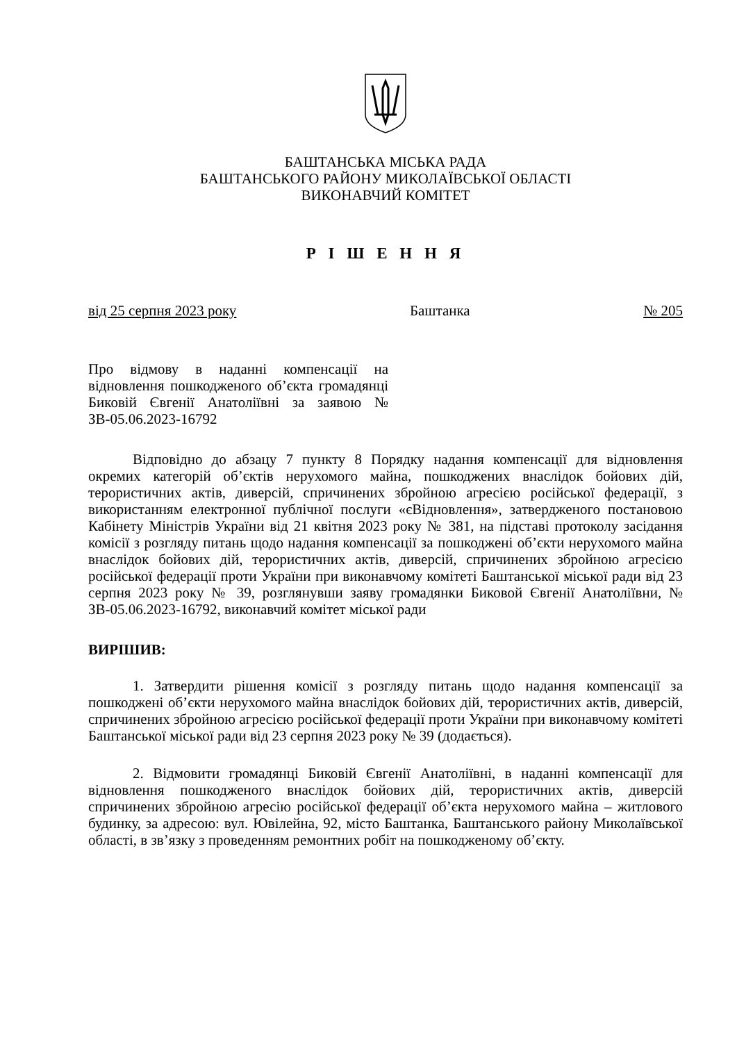БАШТАНСЬКА МІСЬКА РАДА
БАШТАНСЬКОГО РАЙОНУ МИКОЛАЇВСЬКОЇ ОБЛАСТІ
ВИКОНАВЧИЙ КОМІТЕТ
Р І Ш Е Н Н Я
від 25 серпня 2023 року Баштанка № 205
Про відмову в наданні компенсації на відновлення пошкодженого об’єкта громадянці Биковій Євгенії Анатоліївні за заявою № ЗВ-05.06.2023-16792
Відповідно до абзацу 7 пункту 8 Порядку надання компенсації для відновлення окремих категорій об’єктів нерухомого майна, пошкоджених внаслідок бойових дій, терористичних актів, диверсій, спричинених збройною агресією російської федерації, з використанням електронної публічної послуги «єВідновлення», затвердженого постановою Кабінету Міністрів України від 21 квітня 2023 року № 381, на підставі протоколу засідання комісії з розгляду питань щодо надання компенсації за пошкоджені об’єкти нерухомого майна внаслідок бойових дій, терористичних актів, диверсій, спричинених збройною агресією російської федерації проти України при виконавчому комітеті Баштанської міської ради від 23 серпня 2023 року № 39, розглянувши заяву громадянки Биковой Євгенії Анатоліївни, № ЗВ-05.06.2023-16792, виконавчий комітет міської ради
ВИРІШИВ:
1. Затвердити рішення комісії з розгляду питань щодо надання компенсації за пошкоджені об’єкти нерухомого майна внаслідок бойових дій, терористичних актів, диверсій, спричинених збройною агресією російської федерації проти України при виконавчому комітеті Баштанської міської ради від 23 серпня 2023 року № 39 (додається).
2. Відмовити громадянці Биковій Євгенії Анатоліївні, в наданні компенсації для відновлення пошкодженого внаслідок бойових дій, терористичних актів, диверсій спричинених збройною агресію російської федерації об’єкта нерухомого майна – житлового будинку, за адресою: вул. Ювілейна, 92, місто Баштанка, Баштанського району Миколаївської області, в зв’язку з проведенням ремонтних робіт на пошкодженому об’єкту.